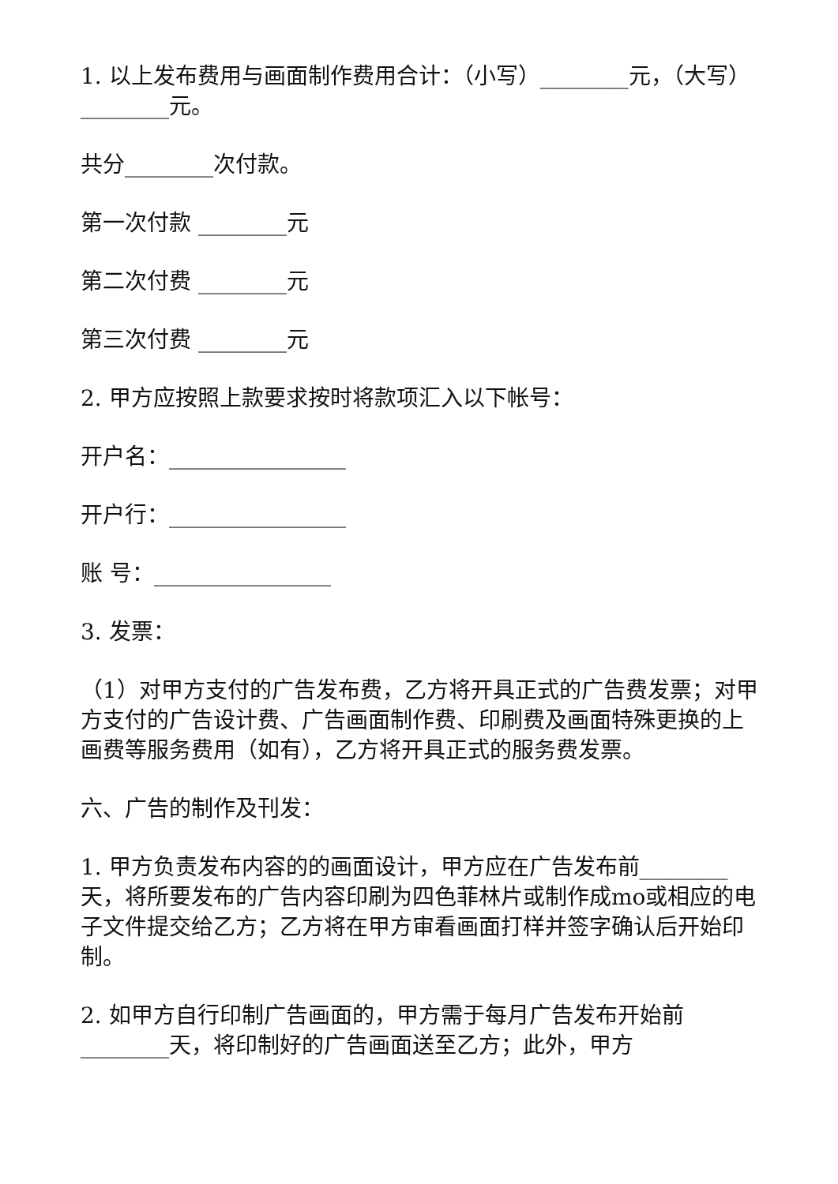1. 以上发布费用与画面制作费用合计：（小写）________元，（大写）________元。
共分________次付款。
第一次付款 ________元
第二次付费 ________元
第三次付费 ________元
2. 甲方应按照上款要求按时将款项汇入以下帐号：
开户名：________________
开户行：________________
账 号：________________
3. 发票：
（1）对甲方支付的广告发布费，乙方将开具正式的广告费发票；对甲方支付的广告设计费、广告画面制作费、印刷费及画面特殊更换的上画费等服务费用（如有），乙方将开具正式的服务费发票。
六、广告的制作及刊发：
1. 甲方负责发布内容的的画面设计，甲方应在广告发布前________天，将所要发布的广告内容印刷为四色菲林片或制作成mo或相应的电子文件提交给乙方；乙方将在甲方审看画面打样并签字确认后开始印制。
2. 如甲方自行印制广告画面的，甲方需于每月广告发布开始前________天，将印制好的广告画面送至乙方；此外，甲方